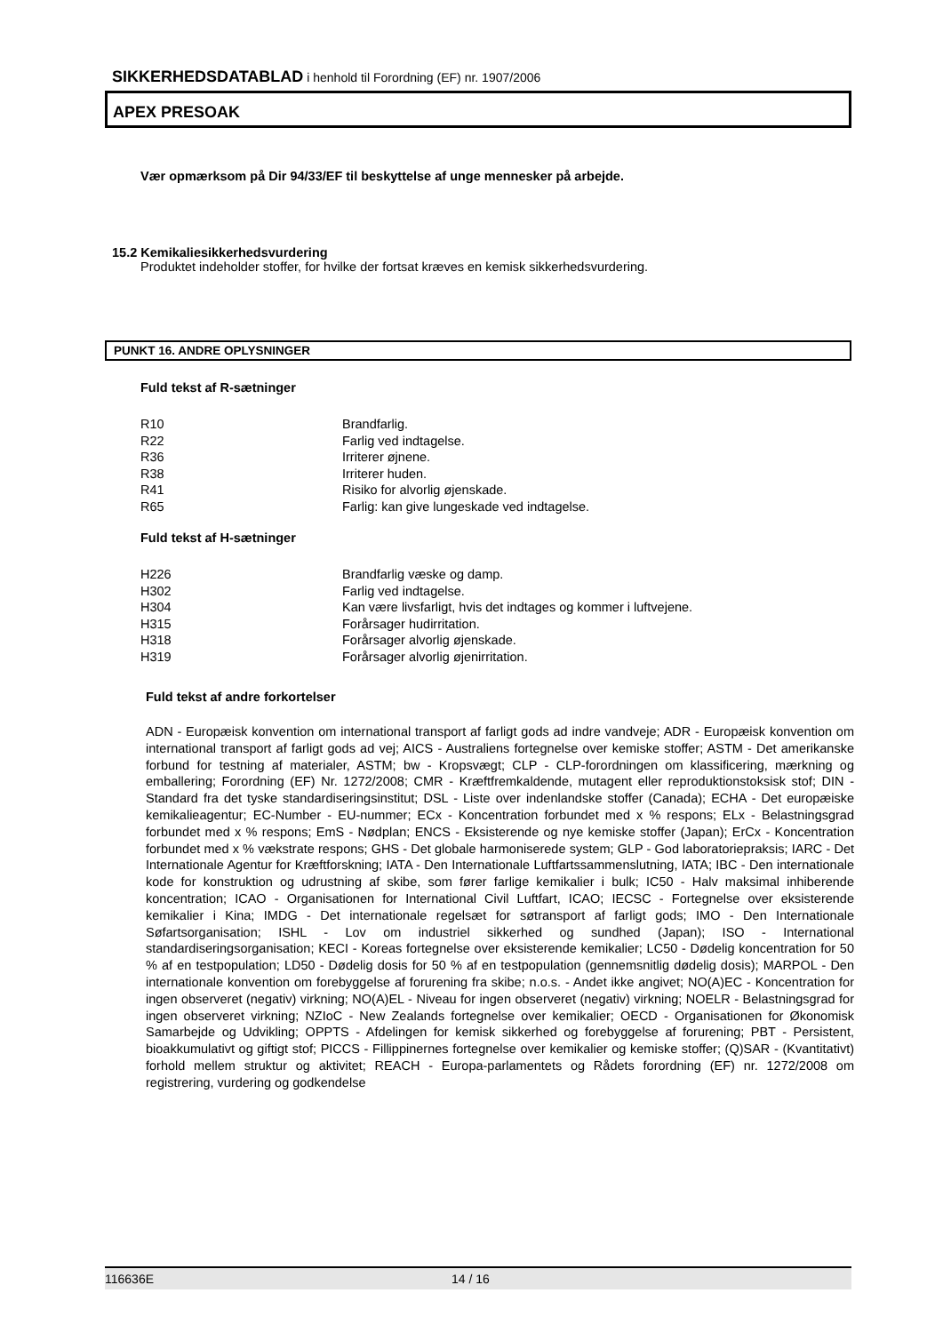SIKKERHEDSDATABLAD i henhold til Forordning (EF) nr. 1907/2006
APEX PRESOAK
Vær opmærksom på Dir 94/33/EF til beskyttelse af unge mennesker på arbejde.
15.2 Kemikaliesikkerhedsvurdering
Produktet indeholder stoffer, for hvilke der fortsat kræves en kemisk sikkerhedsvurdering.
PUNKT 16. ANDRE OPLYSNINGER
Fuld tekst af R-sætninger
| R10 | Brandfarlig. |
| R22 | Farlig ved indtagelse. |
| R36 | Irriterer øjnene. |
| R38 | Irriterer huden. |
| R41 | Risiko for alvorlig øjenskade. |
| R65 | Farlig: kan give lungeskade ved indtagelse. |
Fuld tekst af H-sætninger
| H226 | Brandfarlig væske og damp. |
| H302 | Farlig ved indtagelse. |
| H304 | Kan være livsfarligt, hvis det indtages og kommer i luftvejene. |
| H315 | Forårsager hudirritation. |
| H318 | Forårsager alvorlig øjenskade. |
| H319 | Forårsager alvorlig øjenirritation. |
Fuld tekst af andre forkortelser
ADN - Europæisk konvention om international transport af farligt gods ad indre vandveje; ADR - Europæisk konvention om international transport af farligt gods ad vej; AICS - Australiens fortegnelse over kemiske stoffer; ASTM - Det amerikanske forbund for testning af materialer, ASTM; bw - Kropsvægt; CLP - CLP-forordningen om klassificering, mærkning og emballering; Forordning (EF) Nr. 1272/2008; CMR - Kræftfremkaldende, mutagent eller reproduktionstoksisk stof; DIN - Standard fra det tyske standardiseringsinstitut; DSL - Liste over indenlandske stoffer (Canada); ECHA - Det europæiske kemikalieagentur; EC-Number - EU-nummer; ECx - Koncentration forbundet med x % respons; ELx - Belastningsgrad forbundet med x % respons; EmS - Nødplan; ENCS - Eksisterende og nye kemiske stoffer (Japan); ErCx - Koncentration forbundet med x % vækstrate respons; GHS - Det globale harmoniserede system; GLP - God laboratoriepraksis; IARC - Det Internationale Agentur for Kræftforskning; IATA - Den Internationale Luftfartssammenslutning, IATA; IBC - Den internationale kode for konstruktion og udrustning af skibe, som fører farlige kemikalier i bulk; IC50 - Halv maksimal inhiberende koncentration; ICAO - Organisationen for International Civil Luftfart, ICAO; IECSC - Fortegnelse over eksisterende kemikalier i Kina; IMDG - Det internationale regelsæt for søtransport af farligt gods; IMO - Den Internationale Søfartsorganisation; ISHL - Lov om industriel sikkerhed og sundhed (Japan); ISO - International standardiseringsorganisation; KECI - Koreas fortegnelse over eksisterende kemikalier; LC50 - Dødelig koncentration for 50 % af en testpopulation; LD50 - Dødelig dosis for 50 % af en testpopulation (gennemsnitlig dødelig dosis); MARPOL - Den internationale konvention om forebyggelse af forurening fra skibe; n.o.s. - Andet ikke angivet; NO(A)EC - Koncentration for ingen observeret (negativ) virkning; NO(A)EL - Niveau for ingen observeret (negativ) virkning; NOELR - Belastningsgrad for ingen observeret virkning; NZIoC - New Zealands fortegnelse over kemikalier; OECD - Organisationen for Økonomisk Samarbejde og Udvikling; OPPTS - Afdelingen for kemisk sikkerhed og forebyggelse af forurening; PBT - Persistent, bioakkumulativt og giftigt stof; PICCS - Fillippinernes fortegnelse over kemikalier og kemiske stoffer; (Q)SAR - (Kvantitativt) forhold mellem struktur og aktivitet; REACH - Europa-parlamentets og Rådets forordning (EF) nr. 1272/2008 om registrering, vurdering og godkendelse
116636E 14 / 16